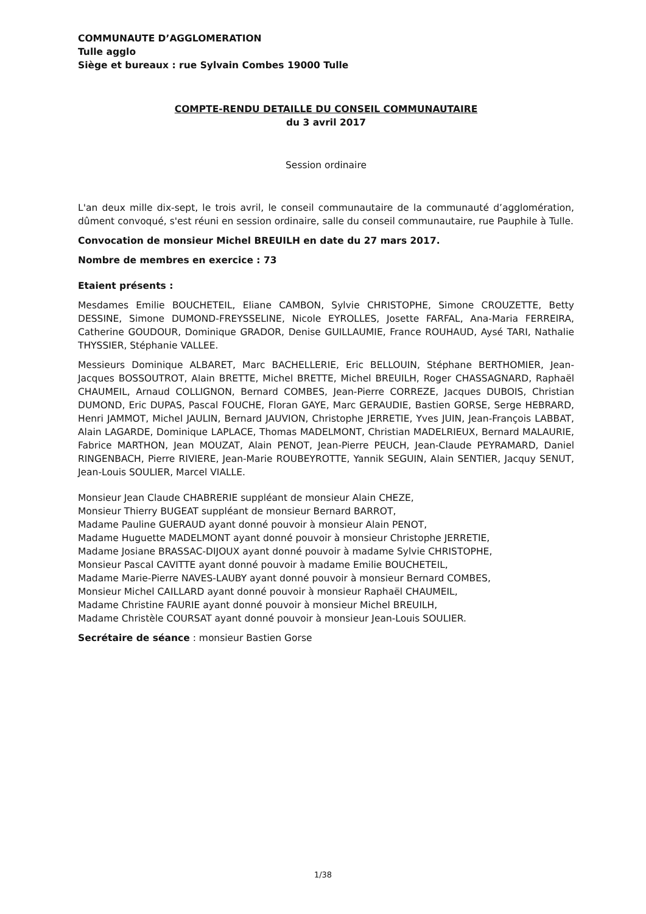COMMUNAUTE D’AGGLOMERATION
Tulle agglo
Siège et bureaux : rue Sylvain Combes 19000 Tulle
COMPTE-RENDU DETAILLE DU CONSEIL COMMUNAUTAIRE
du 3 avril 2017
Session ordinaire
L'an deux mille dix-sept, le trois avril, le conseil communautaire de la communauté d’agglomération, dûment convoqué, s'est réuni en session ordinaire, salle du conseil communautaire, rue Pauphile à Tulle.
Convocation de monsieur Michel BREUILH en date du 27 mars 2017.
Nombre de membres en exercice : 73
Etaient présents :
Mesdames Emilie BOUCHETEIL, Eliane CAMBON, Sylvie CHRISTOPHE, Simone CROUZETTE, Betty DESSINE, Simone DUMOND-FREYSSELINE, Nicole EYROLLES, Josette FARFAL, Ana-Maria FERREIRA, Catherine GOUDOUR, Dominique GRADOR, Denise GUILLAUMIE, France ROUHAUD, Aysé TARI, Nathalie THYSSIER, Stéphanie VALLEE.
Messieurs Dominique ALBARET, Marc BACHELLERIE, Eric BELLOUIN, Stéphane BERTHOMIER, Jean-Jacques BOSSOUTROT, Alain BRETTE, Michel BRETTE, Michel BREUILH, Roger CHASSAGNARD, Raphaël CHAUMEIL, Arnaud COLLIGNON, Bernard COMBES, Jean-Pierre CORREZE, Jacques DUBOIS, Christian DUMOND, Eric DUPAS, Pascal FOUCHE, Floran GAYE, Marc GERAUDIE, Bastien GORSE, Serge HEBRARD, Henri JAMMOT, Michel JAULIN, Bernard JAUVION, Christophe JERRETIE, Yves JUIN, Jean-François LABBAT, Alain LAGARDE, Dominique LAPLACE, Thomas MADELMONT, Christian MADELRIEUX, Bernard MALAURIE, Fabrice MARTHON, Jean MOUZAT, Alain PENOT, Jean-Pierre PEUCH, Jean-Claude PEYRAMARD, Daniel RINGENBACH, Pierre RIVIERE, Jean-Marie ROUBEYROTTE, Yannik SEGUIN, Alain SENTIER, Jacquy SENUT, Jean-Louis SOULIER, Marcel VIALLE.
Monsieur Jean Claude CHABRERIE suppléant de monsieur Alain CHEZE,
Monsieur Thierry BUGEAT suppléant de monsieur Bernard BARROT,
Madame Pauline GUERAUD ayant donné pouvoir à monsieur Alain PENOT,
Madame Huguette MADELMONT ayant donné pouvoir à monsieur Christophe JERRETIE,
Madame Josiane BRASSAC-DIJOUX ayant donné pouvoir à madame Sylvie CHRISTOPHE,
Monsieur Pascal CAVITTE ayant donné pouvoir à madame Emilie BOUCHETEIL,
Madame Marie-Pierre NAVES-LAUBY ayant donné pouvoir à monsieur Bernard COMBES,
Monsieur Michel CAILLARD ayant donné pouvoir à monsieur Raphaël CHAUMEIL,
Madame Christine FAURIE ayant donné pouvoir à monsieur Michel BREUILH,
Madame Christèle COURSAT ayant donné pouvoir à monsieur Jean-Louis SOULIER.
Secrétaire de séance : monsieur Bastien Gorse
1/38